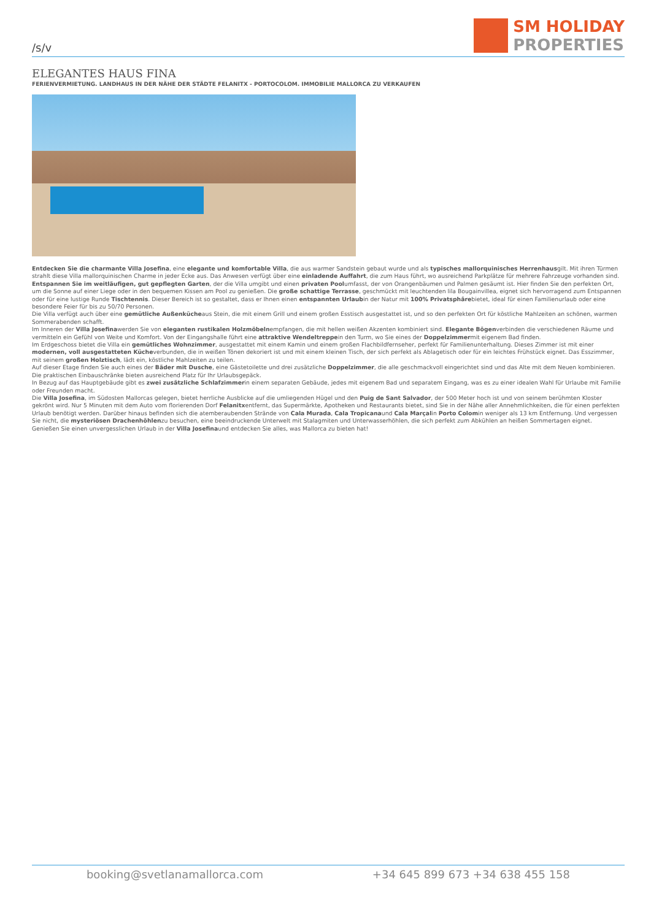/s/v
SM HOLIDAY
PROPERTIES
ELEGANTES HAUS FINA
FERIENVERMIETUNG. LANDHAUS IN DER NÄHE DER STÄDTE FELANITX - PORTOCOLOM. IMMOBILIE MALLORCA ZU VERKAUFEN
Entdecken Sie die charmante Villa Josefina, eine elegante und komfortable Villa, die aus warmer Sandstein gebaut wurde und als typisches mallorquinisches Herrenhausgilt. Mit ihren Türmen strahlt diese Villa mallorquinischen Charme in jeder Ecke aus. Das Anwesen verfügt über eine einladende Auffahrt, die zum Haus führt, wo ausreichend Parkplätze für mehrere Fahrzeuge vorhanden sind.
Entspannen Sie im weitläufigen, gut gepflegten Garten, der die Villa umgibt und einen privaten Poolumfasst, der von Orangenbäumen und Palmen gesäumt ist. Hier finden Sie den perfekten Ort, um die Sonne auf einer Liege oder in den bequemen Kissen am Pool zu genießen. Die große schattige Terrasse, geschmückt mit leuchtenden lila Bougainvillea, eignet sich hervorragend zum Entspannen oder für eine lustige Runde Tischtennis. Dieser Bereich ist so gestaltet, dass er Ihnen einen entspannten Urlaubin der Natur mit 100% Privatsphärebietet, ideal für einen Familienurlaub oder eine besondere Feier für bis zu 50/70 Personen.
Die Villa verfügt auch über eine gemütliche Außenkücheaus Stein, die mit einem Grill und einem großen Esstisch ausgestattet ist, und so den perfekten Ort für köstliche Mahlzeiten an schönen, warmen Sommerabenden schafft.
Im Inneren der Villa Josefinawerden Sie von eleganten rustikalen Holzmöbelnempfangen, die mit hellen weißen Akzenten kombiniert sind. Elegante Bögenverbinden die verschiedenen Räume und vermitteln ein Gefühl von Weite und Komfort. Von der Eingangshalle führt eine attraktive Wendeltreppein den Turm, wo Sie eines der Doppelzimmermit eigenem Bad finden.
Im Erdgeschoss bietet die Villa ein gemütliches Wohnzimmer, ausgestattet mit einem Kamin und einem großen Flachbildfernseher, perfekt für Familienunterhaltung. Dieses Zimmer ist mit einer modernen, voll ausgestatteten Kücheverbunden, die in weißen Tönen dekoriert ist und mit einem kleinen Tisch, der sich perfekt als Ablagetisch oder für ein leichtes Frühstück eignet. Das Esszimmer, mit seinem großen Holztisch, lädt ein, köstliche Mahlzeiten zu teilen.
Auf dieser Etage finden Sie auch eines der Bäder mit Dusche, eine Gästetoilette und drei zusätzliche Doppelzimmer, die alle geschmackvoll eingerichtet sind und das Alte mit dem Neuen kombinieren. Die praktischen Einbauschränke bieten ausreichend Platz für Ihr Urlaubsgepäck.
In Bezug auf das Hauptgebäude gibt es zwei zusätzliche Schlafzimmerin einem separaten Gebäude, jedes mit eigenem Bad und separatem Eingang, was es zu einer idealen Wahl für Urlaube mit Familie oder Freunden macht.
Die Villa Josefina, im Südosten Mallorcas gelegen, bietet herrliche Ausblicke auf die umliegenden Hügel und den Puig de Sant Salvador, der 500 Meter hoch ist und von seinem berühmten Kloster gekrönt wird. Nur 5 Minuten mit dem Auto vom florierenden Dorf Felanitxentfernt, das Supermärkte, Apotheken und Restaurants bietet, sind Sie in der Nähe aller Annehmlichkeiten, die für einen perfekten Urlaub benötigt werden. Darüber hinaus befinden sich die atemberaubenden Strände von Cala Murada, Cala Tropicanaund Cala Marçalin Porto Colomin weniger als 13 km Entfernung. Und vergessen Sie nicht, die mysteriösen Drachenhöhlenzu besuchen, eine beeindruckende Unterwelt mit Stalagmiten und Unterwasserhöhlen, die sich perfekt zum Abkühlen an heißen Sommertagen eignet.
Genießen Sie einen unvergesslichen Urlaub in der Villa Josefinaund entdecken Sie alles, was Mallorca zu bieten hat!
booking@svetlanamallorca.com +34 645 899 673 +34 638 455 158